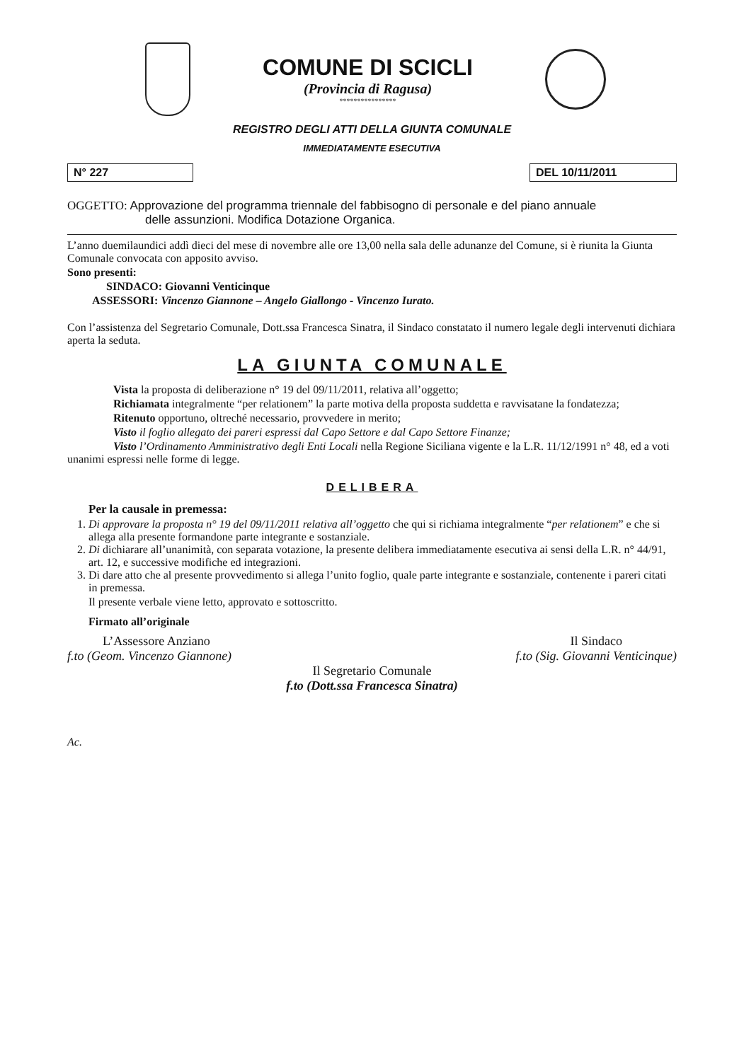COMUNE DI SCICLI
(Provincia di Ragusa)
****************
REGISTRO DEGLI ATTI DELLA GIUNTA COMUNALE
IMMEDIATAMENTE ESECUTIVA
N° 227 DEL 10/11/2011
OGGETTO: Approvazione del programma triennale del fabbisogno di personale e del piano annuale
delle assunzioni. Modifica Dotazione Organica.
L’anno duemilaundici addì dieci del mese di novembre alle ore 13,00 nella sala delle adunanze del Comune, si è riunita la Giunta Comunale convocata con apposito avviso.
Sono presenti:
SINDACO: Giovanni Venticinque
ASSESSORI: Vincenzo Giannone – Angelo Giallongo - Vincenzo Iurato.
Con l’assistenza del Segretario Comunale, Dott.ssa Francesca Sinatra, il Sindaco constatato il numero legale degli intervenuti dichiara aperta la seduta.
LA GIUNTA COMUNALE
Vista la proposta di deliberazione n° 19 del 09/11/2011, relativa all’oggetto;
Richiamata integralmente “per relationem” la parte motiva della proposta suddetta e ravvisatane la fondatezza;
Ritenuto opportuno, oltreché necessario, provvedere in merito;
Visto il foglio allegato dei pareri espressi dal Capo Settore e dal Capo Settore Finanze;
Visto l’Ordinamento Amministrativo degli Enti Locali nella Regione Siciliana vigente e la L.R. 11/12/1991 n° 48, ed a voti unanimi espressi nelle forme di legge.
DELIBERA
Per la causale in premessa:
1. Di approvare la proposta n° 19 del 09/11/2011 relativa all’oggetto che qui si richiama integralmente “per relationem” e che si allega alla presente formandone parte integrante e sostanziale.
2. Di dichiarare all’unanimità, con separata votazione, la presente delibera immediatamente esecutiva ai sensi della L.R. n° 44/91, art. 12, e successive modifiche ed integrazioni.
3. Di dare atto che al presente provvedimento si allega l’unito foglio, quale parte integrante e sostanziale, contenente i pareri citati in premessa.
Il presente verbale viene letto, approvato e sottoscritto.
Firmato all’originale
L’Assessore Anziano
f.to (Geom. Vincenzo Giannone)
Il Sindaco
f.to (Sig. Giovanni Venticinque)
Il Segretario Comunale
f.to (Dott.ssa Francesca Sinatra)
Ac.